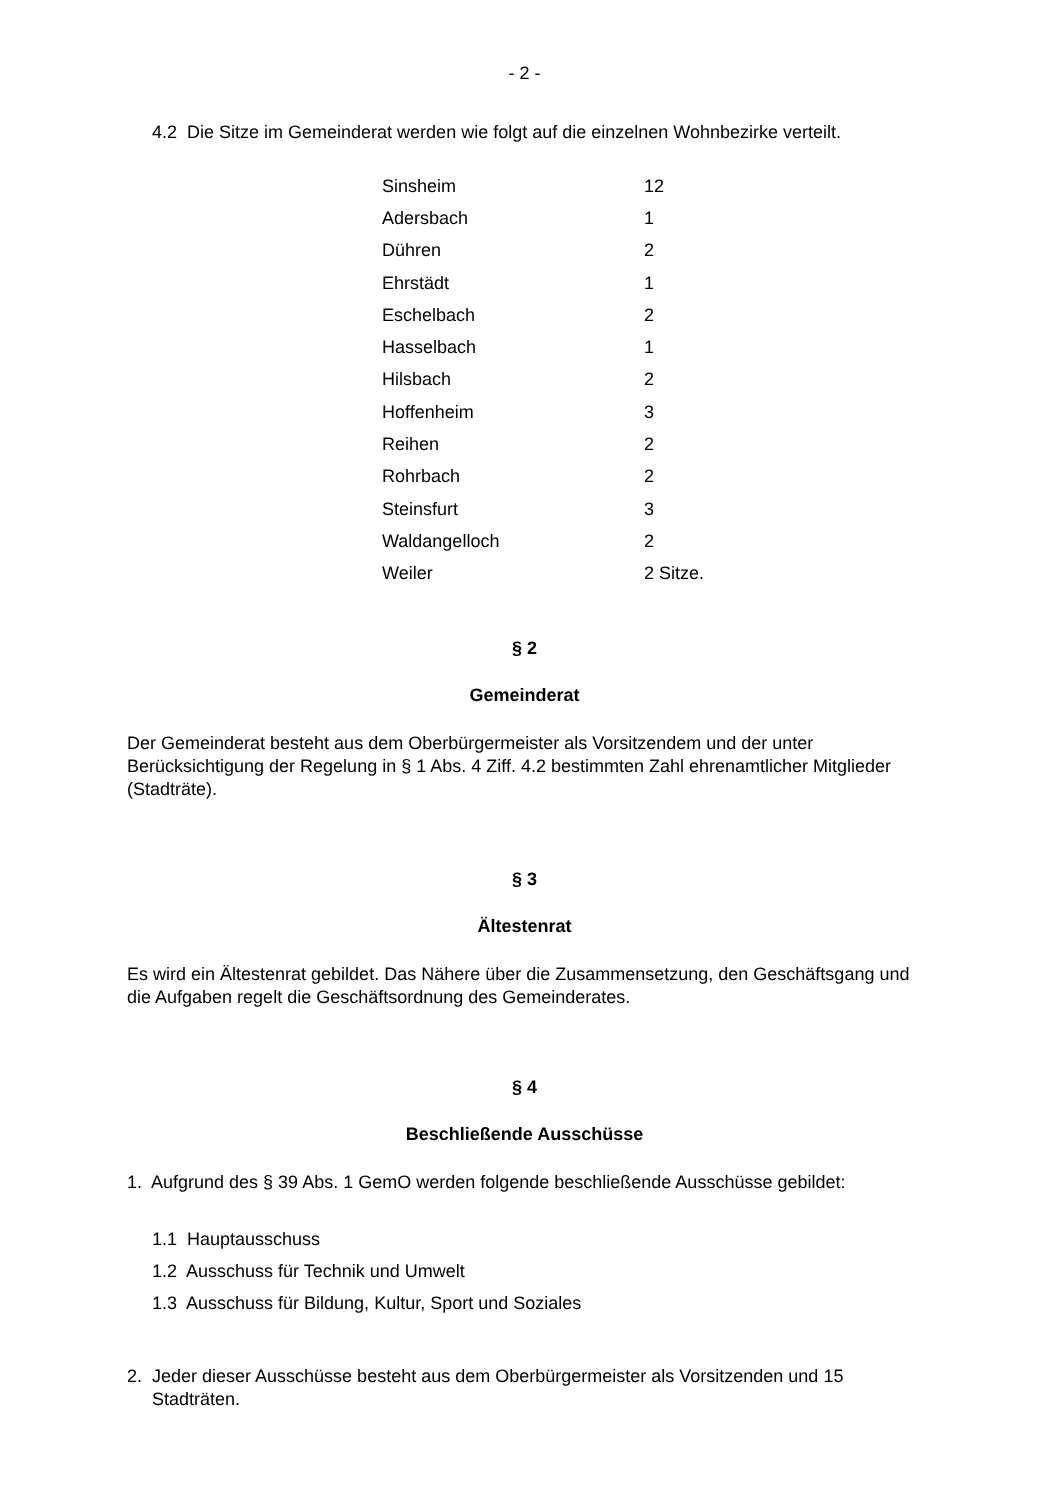- 2 -
4.2 Die Sitze im Gemeinderat werden wie folgt auf die einzelnen Wohnbezirke verteilt.
| Sinsheim | 12 |
| Adersbach | 1 |
| Dühren | 2 |
| Ehrstädt | 1 |
| Eschelbach | 2 |
| Hasselbach | 1 |
| Hilsbach | 2 |
| Hoffenheim | 3 |
| Reihen | 2 |
| Rohrbach | 2 |
| Steinsfurt | 3 |
| Waldangelloch | 2 |
| Weiler | 2 Sitze. |
§ 2
Gemeinderat
Der Gemeinderat besteht aus dem Oberbürgermeister als Vorsitzendem und der unter Berücksichtigung der Regelung in § 1 Abs. 4 Ziff. 4.2 bestimmten Zahl ehrenamtlicher Mitglieder (Stadträte).
§ 3
Ältestenrat
Es wird ein Ältestenrat gebildet. Das Nähere über die Zusammensetzung, den Geschäftsgang und die Aufgaben regelt die Geschäftsordnung des Gemeinderates.
§ 4
Beschließende Ausschüsse
1. Aufgrund des § 39 Abs. 1 GemO werden folgende beschließende Ausschüsse gebildet:
1.1 Hauptausschuss
1.2 Ausschuss für Technik und Umwelt
1.3 Ausschuss für Bildung, Kultur, Sport und Soziales
2. Jeder dieser Ausschüsse besteht aus dem Oberbürgermeister als Vorsitzenden und 15 Stadträten.